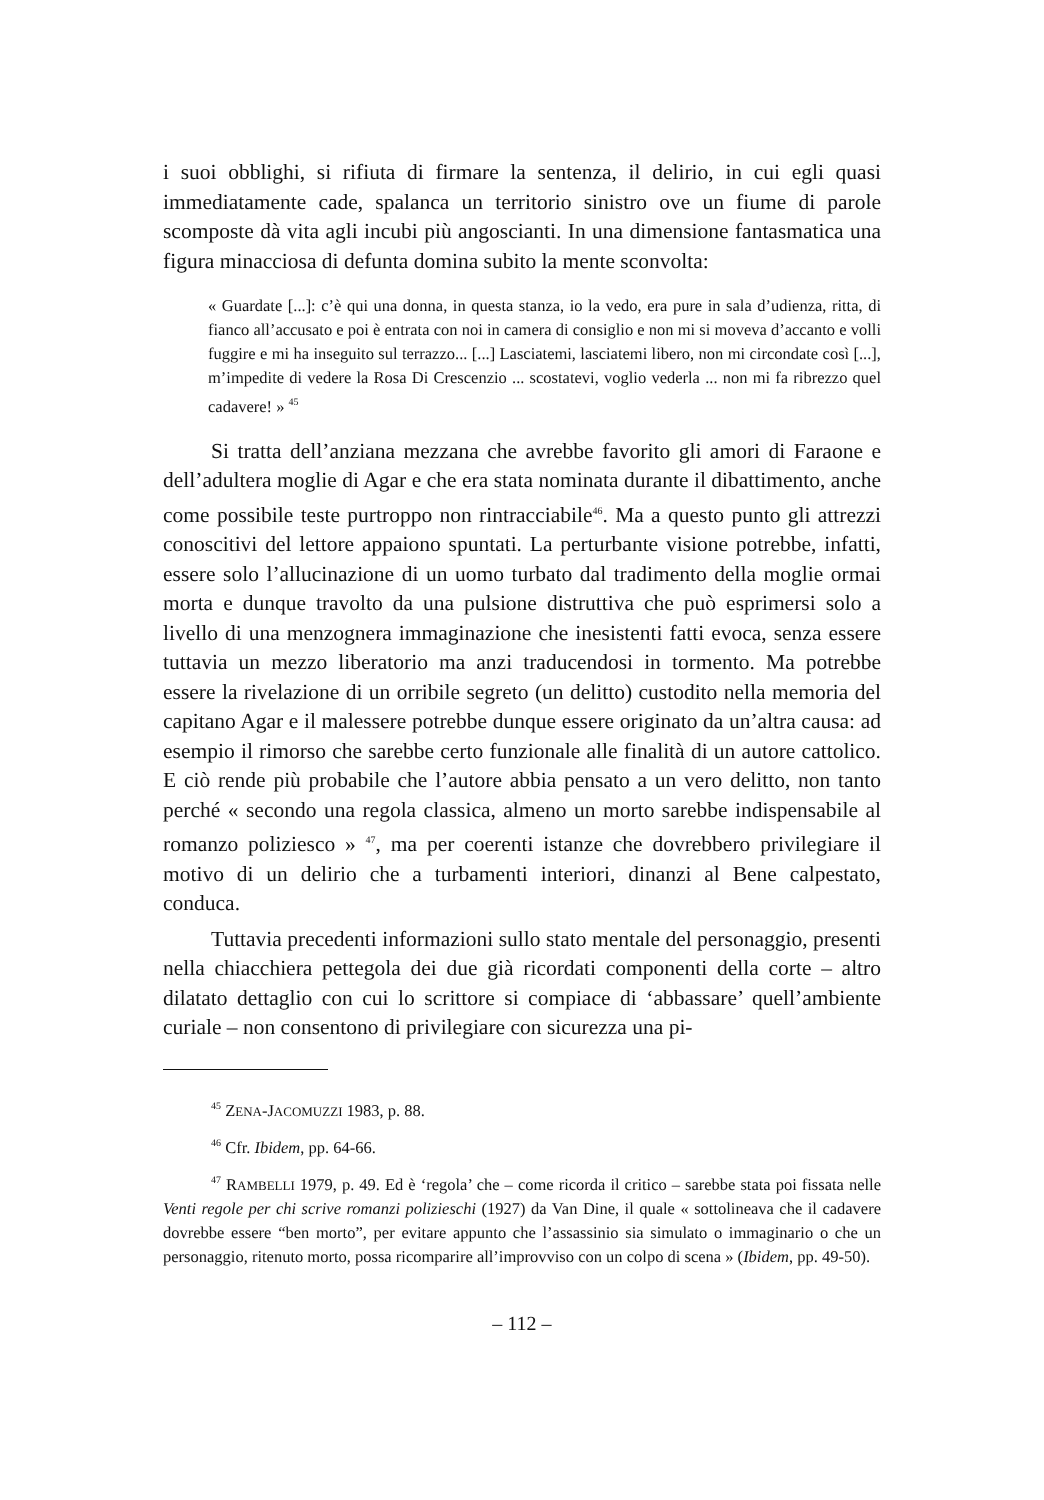i suoi obblighi, si rifiuta di firmare la sentenza, il delirio, in cui egli quasi immediatamente cade, spalanca un territorio sinistro ove un fiume di parole scomposte dà vita agli incubi più angoscianti. In una dimensione fantasmatica una figura minacciosa di defunta domina subito la mente sconvolta:
« Guardate [...]: c’è qui una donna, in questa stanza, io la vedo, era pure in sala d’udienza, ritta, di fianco all’accusato e poi è entrata con noi in camera di consiglio e non mi si moveva d’accanto e volli fuggire e mi ha inseguito sul terrazzo... [...] Lasciatemi, lasciatemi libero, non mi circondate così [...], m’impedite di vedere la Rosa Di Crescenzio ... scostatevi, voglio vederla ... non mi fa ribrezzo quel cadavere! » <sup>45</sup>
Si tratta dell’anziana mezzana che avrebbe favorito gli amori di Faraone e dell’adultera moglie di Agar e che era stata nominata durante il dibattimento, anche come possibile teste purtroppo non rintracciabile<sup>46</sup>. Ma a questo punto gli attrezzi conoscitivi del lettore appaiono spuntati. La perturbante visione potrebbe, infatti, essere solo l’allucinazione di un uomo turbato dal tradimento della moglie ormai morta e dunque travolto da una pulsione distruttiva che può esprimersi solo a livello di una menzognera immaginazione che inesistenti fatti evoca, senza essere tuttavia un mezzo liberatorio ma anzi traducendosi in tormento. Ma potrebbe essere la rivelazione di un orribile segreto (un delitto) custodito nella memoria del capitano Agar e il malessere potrebbe dunque essere originato da un’altra causa: ad esempio il rimorso che sarebbe certo funzionale alle finalità di un autore cattolico. E ciò rende più probabile che l’autore abbia pensato a un vero delitto, non tanto perché « secondo una regola classica, almeno un morto sarebbe indispensabile al romanzo poliziesco » <sup>47</sup>, ma per coerenti istanze che dovrebbero privilegiare il motivo di un delirio che a turbamenti interiori, dinanzi al Bene calpestato, conduca.
Tuttavia precedenti informazioni sullo stato mentale del personaggio, presenti nella chiacchiera pettegola dei due già ricordati componenti della corte – altro dilatato dettaglio con cui lo scrittore si compiace di ‘abbassare’ quell’ambiente curiale – non consentono di privilegiare con sicurezza una pi-
<sup>45</sup> ZENA-JACOMUZZI 1983, p. 88.
<sup>46</sup> Cfr. Ibidem, pp. 64-66.
<sup>47</sup> RAMBELLI 1979, p. 49. Ed è ‘regola’ che – come ricorda il critico – sarebbe stata poi fissata nelle Venti regole per chi scrive romanzi polizieschi (1927) da Van Dine, il quale « sottolineava che il cadavere dovrebbe essere “ben morto”, per evitare appunto che l’assassinio sia simulato o immaginario o che un personaggio, ritenuto morto, possa ricomparire all’improvviso con un colpo di scena » (Ibidem, pp. 49-50).
– 112 –